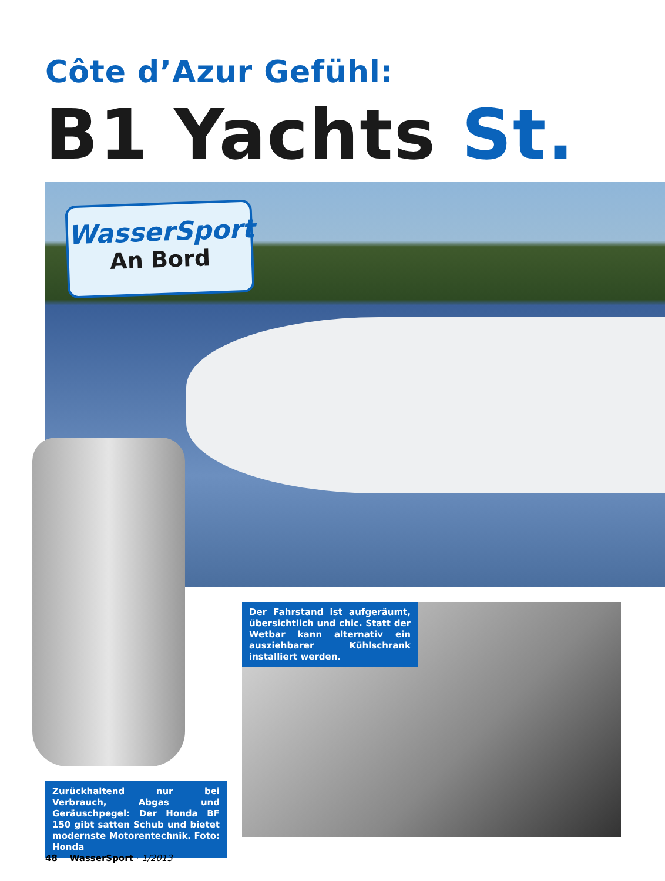Côte d’Azur Gefühl:
B1 Yachts St.
WasserSport
An Bord
Der Fahrstand ist aufgeräumt, übersichtlich und chic. Statt der Wetbar kann alternativ ein ausziehbarer Kühlschrank installiert werden.
Zurückhaltend nur bei Verbrauch, Abgas und Geräuschpegel: Der Honda BF 150 gibt satten Schub und bietet modernste Motorentechnik. Foto: Honda
48 WasserSport · 1/2013